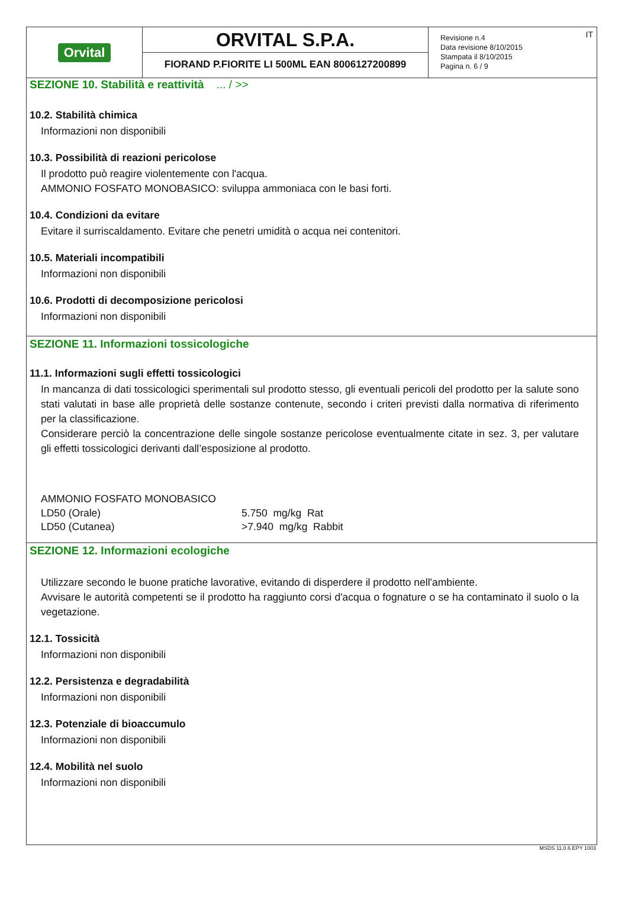Orvital
ORVITAL S.P.A.
FIORAND P.FIORITE LI 500ML EAN 8006127200899
IT Revisione n.4
Data revisione 8/10/2015
Stampata il 8/10/2015
Pagina n. 6 / 9
SEZIONE 10. Stabilità e reattività ... / >>
10.2. Stabilità chimica
Informazioni non disponibili
10.3. Possibilità di reazioni pericolose
Il prodotto può reagire violentemente con l'acqua.
AMMONIO FOSFATO MONOBASICO: sviluppa ammoniaca con le basi forti.
10.4. Condizioni da evitare
Evitare il surriscaldamento. Evitare che penetri umidità o acqua nei contenitori.
10.5. Materiali incompatibili
Informazioni non disponibili
10.6. Prodotti di decomposizione pericolosi
Informazioni non disponibili
SEZIONE 11. Informazioni tossicologiche
11.1. Informazioni sugli effetti tossicologici
In mancanza di dati tossicologici sperimentali sul prodotto stesso, gli eventuali pericoli del prodotto per la salute sono stati valutati in base alle proprietà delle sostanze contenute, secondo i criteri previsti dalla normativa di riferimento per la classificazione.
Considerare perciò la concentrazione delle singole sostanze pericolose eventualmente citate in sez. 3, per valutare gli effetti tossicologici derivanti dall’esposizione al prodotto.
AMMONIO FOSFATO MONOBASICO
| LD50 (Orale) | 5.750 mg/kg Rat |
| LD50 (Cutanea) | >7.940 mg/kg Rabbit |
SEZIONE 12. Informazioni ecologiche
Utilizzare secondo le buone pratiche lavorative, evitando di disperdere il prodotto nell'ambiente.
Avvisare le autorità competenti se il prodotto ha raggiunto corsi d'acqua o fognature o se ha contaminato il suolo o la vegetazione.
12.1. Tossicità
Informazioni non disponibili
12.2. Persistenza e degradabilità
Informazioni non disponibili
12.3. Potenziale di bioaccumulo
Informazioni non disponibili
12.4. Mobilità nel suolo
Informazioni non disponibili
MSDS 11.0.6 EPY 1003